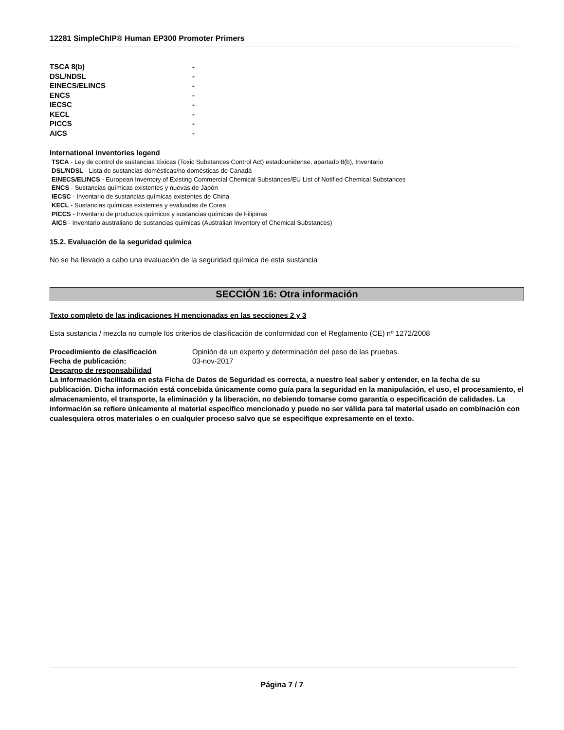12281 SimpleChIP® Human EP300 Promoter Primers
| TSCA 8(b) | - |
| DSL/NDSL | - |
| EINECS/ELINCS | - |
| ENCS | - |
| IECSC | - |
| KECL | - |
| PICCS | - |
| AICS | - |
International inventories legend
TSCA - Ley de control de sustancias tóxicas (Toxic Substances Control Act) estadounidense, apartado 8(b), Inventario
DSL/NDSL - Lista de sustancias domésticas/no domésticas de Canadá
EINECS/ELINCS - European Inventory of Existing Commercial Chemical Substances/EU List of Notified Chemical Substances
ENCS - Sustancias químicas existentes y nuevas de Japón
IECSC - Inventario de sustancias químicas existentes de China
KECL - Sustancias químicas existentes y evaluadas de Corea
PICCS - Inventario de productos químicos y sustancias químicas de Filipinas
AICS - Inventario australiano de sustancias químicas (Australian Inventory of Chemical Substances)
15.2. Evaluación de la seguridad química
No se ha llevado a cabo una evaluación de la seguridad química de esta sustancia
SECCIÓN 16: Otra información
Texto completo de las indicaciones H mencionadas en las secciones 2 y 3
Esta sustancia / mezcla no cumple los criterios de clasificación de conformidad con el Reglamento (CE) nº 1272/2008
| Procedimiento de clasificación | Opinión de un experto y determinación del peso de las pruebas. |
| Fecha de publicación: | 03-nov-2017 |
| Descargo de responsabilidad | |
La información facilitada en esta Ficha de Datos de Seguridad es correcta, a nuestro leal saber y entender, en la fecha de su publicación. Dicha información está concebida únicamente como guía para la seguridad en la manipulación, el uso, el procesamiento, el almacenamiento, el transporte, la eliminación y la liberación, no debiendo tomarse como garantía o especificación de calidades. La información se refiere únicamente al material específico mencionado y puede no ser válida para tal material usado en combinación con cualesquiera otros materiales o en cualquier proceso salvo que se especifique expresamente en el texto.
Página 7 / 7